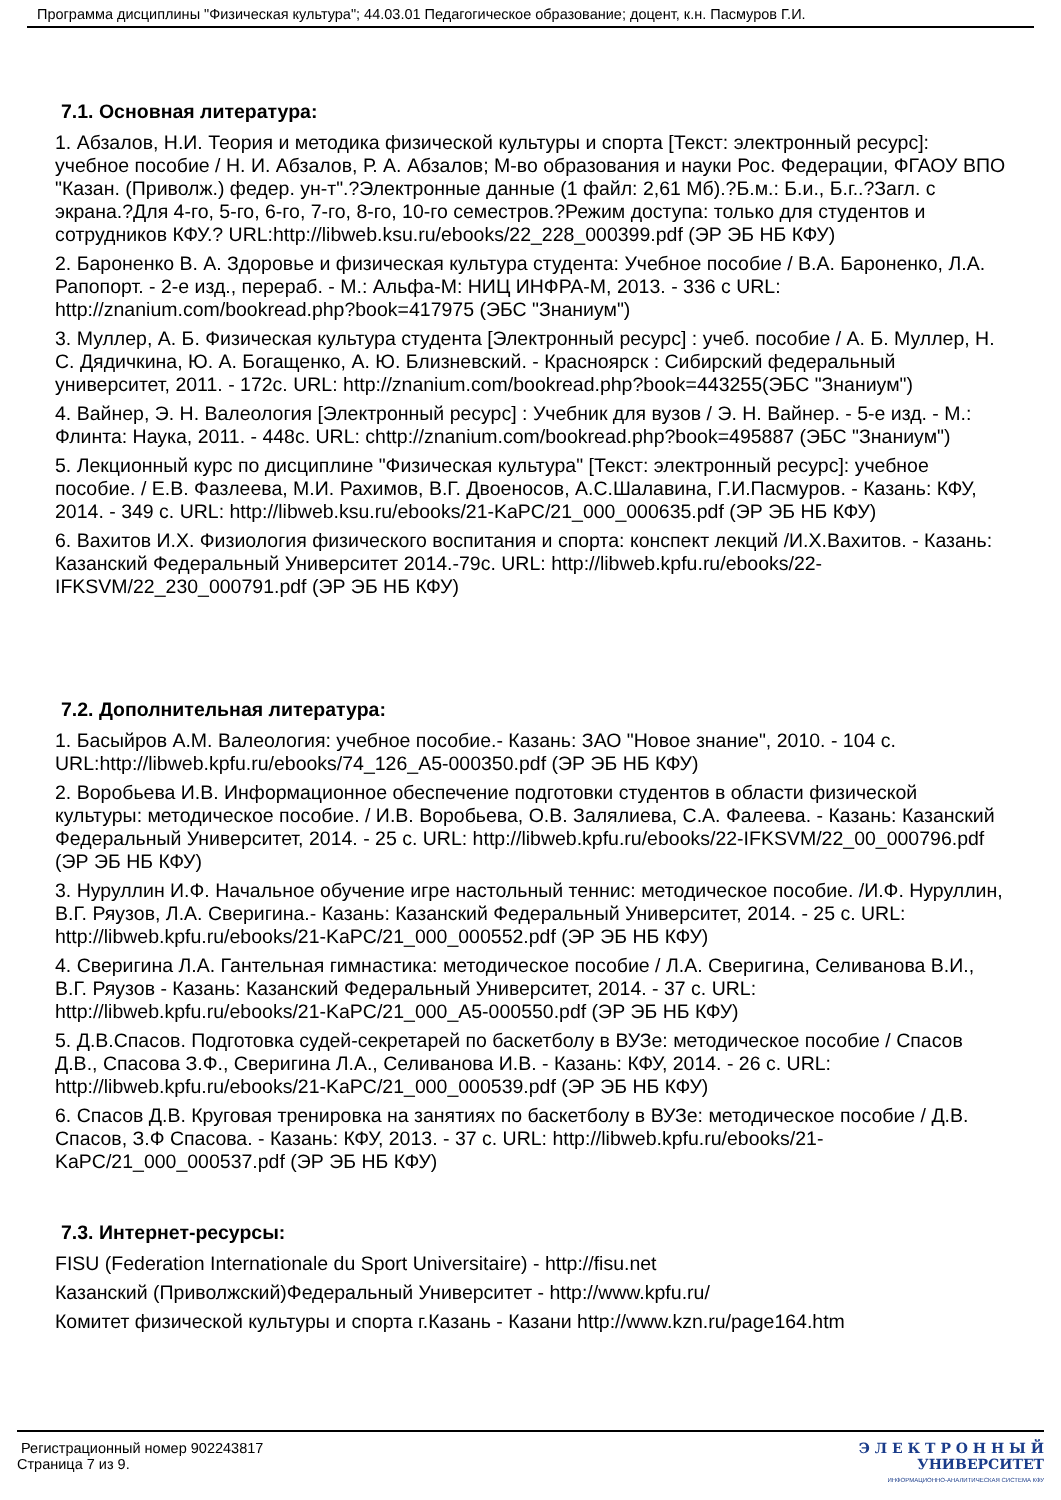Программа дисциплины "Физическая культура"; 44.03.01 Педагогическое образование; доцент, к.н. Пасмуров Г.И.
7.1. Основная литература:
1. Абзалов, Н.И. Теория и методика физической культуры и спорта [Текст: электронный ресурс]: учебное пособие / Н. И. Абзалов, Р. А. Абзалов; М-во образования и науки Рос. Федерации, ФГАОУ ВПО "Казан. (Приволж.) федер. ун-т".?Электронные данные (1 файл: 2,61 Мб).?Б.м.: Б.и., Б.г..?Загл. с экрана.?Для 4-го, 5-го, 6-го, 7-го, 8-го, 10-го семестров.?Режим доступа: только для студентов и сотрудников КФУ.? URL:http://libweb.ksu.ru/ebooks/22_228_000399.pdf (ЭР ЭБ НБ КФУ)
2. Бароненко В. А. Здоровье и физическая культура студента: Учебное пособие / В.А. Бароненко, Л.А. Рапопорт. - 2-е изд., перераб. - М.: Альфа-М: НИЦ ИНФРА-М, 2013. - 336 с URL: http://znanium.com/bookread.php?book=417975 (ЭБС "Знаниум")
3. Муллер, А. Б. Физическая культура студента [Электронный ресурс] : учеб. пособие / А. Б. Муллер, Н. С. Дядичкина, Ю. А. Богащенко, А. Ю. Близневский. - Красноярск : Сибирский федеральный университет, 2011. - 172с. URL: http://znanium.com/bookread.php?book=443255(ЭБС "Знаниум")
4. Вайнер, Э. Н. Валеология [Электронный ресурс] : Учебник для вузов / Э. Н. Вайнер. - 5-е изд. - М.: Флинта: Наука, 2011. - 448с. URL: chttp://znanium.com/bookread.php?book=495887 (ЭБС "Знаниум")
5. Лекционный курс по дисциплине "Физическая культура" [Текст: электронный ресурс]: учебное пособие. / Е.В. Фазлеева, М.И. Рахимов, В.Г. Двоеносов, А.С.Шалавина, Г.И.Пасмуров. - Казань: КФУ, 2014. - 349 с. URL: http://libweb.ksu.ru/ebooks/21-KaPC/21_000_000635.pdf (ЭР ЭБ НБ КФУ)
6. Вахитов И.Х. Физиология физического воспитания и спорта: конспект лекций /И.Х.Вахитов. - Казань: Казанский Федеральный Университет 2014.-79с. URL: http://libweb.kpfu.ru/ebooks/22-IFKSVM/22_230_000791.pdf (ЭР ЭБ НБ КФУ)
7.2. Дополнительная литература:
1. Басыйров А.М. Валеология: учебное пособие.- Казань: ЗАО "Новое знание", 2010. - 104 с. URL:http://libweb.kpfu.ru/ebooks/74_126_A5-000350.pdf (ЭР ЭБ НБ КФУ)
2. Воробьева И.В. Информационное обеспечение подготовки студентов в области физической культуры: методическое пособие. / И.В. Воробьева, О.В. Залялиева, С.А. Фалеева. - Казань: Казанский Федеральный Университет, 2014. - 25 с. URL: http://libweb.kpfu.ru/ebooks/22-IFKSVM/22_00_000796.pdf (ЭР ЭБ НБ КФУ)
3. Нуруллин И.Ф. Начальное обучение игре настольный теннис: методическое пособие. /И.Ф. Нуруллин, В.Г. Ряузов, Л.А. Сверигина.- Казань: Казанский Федеральный Университет, 2014. - 25 с. URL: http://libweb.kpfu.ru/ebooks/21-KaPC/21_000_000552.pdf (ЭР ЭБ НБ КФУ)
4. Сверигина Л.А. Гантельная гимнастика: методическое пособие / Л.А. Сверигина, Селиванова В.И., В.Г. Ряузов - Казань: Казанский Федеральный Университет, 2014. - 37 с. URL: http://libweb.kpfu.ru/ebooks/21-KaPC/21_000_A5-000550.pdf (ЭР ЭБ НБ КФУ)
5. Д.В.Спасов. Подготовка судей-секретарей по баскетболу в ВУЗе: методическое пособие / Спасов Д.В., Спасова З.Ф., Сверигина Л.А., Селиванова И.В. - Казань: КФУ, 2014. - 26 с. URL: http://libweb.kpfu.ru/ebooks/21-KaPC/21_000_000539.pdf (ЭР ЭБ НБ КФУ)
6. Спасов Д.В. Круговая тренировка на занятиях по баскетболу в ВУЗе: методическое пособие / Д.В. Спасов, З.Ф Спасова. - Казань: КФУ, 2013. - 37 с. URL: http://libweb.kpfu.ru/ebooks/21-KaPC/21_000_000537.pdf (ЭР ЭБ НБ КФУ)
7.3. Интернет-ресурсы:
FISU (Federation Internationale du Sport Universitaire) - http://fisu.net
Казанский (Приволжский)Федеральный Университет - http://www.kpfu.ru/
Комитет физической культуры и спорта г.Казань - Казани http://www.kzn.ru/page164.htm
Регистрационный номер 902243817
Страница 7 из 9.
Э Л Е К Т Р О Н Н Ы Й
УНИВЕРСИТЕТ
ИНФОРМАЦИОННО-АНАЛИТИЧЕСКАЯ СИСТЕМА КФУ